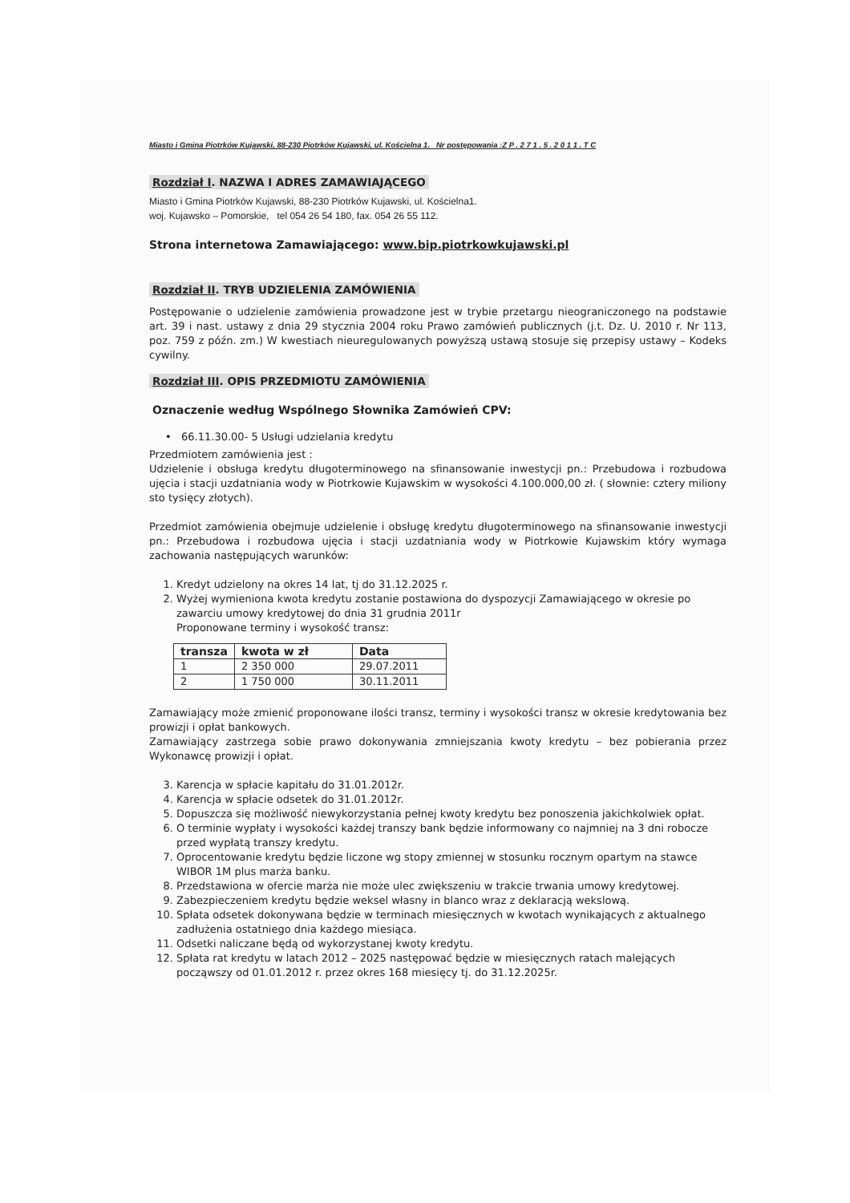Miasto i Gmina Piotrków Kujawski, 88-230 Piotrków Kujawski, ul. Kościelna 1. Nr postępowania :Z P . 2 7 1 . 5 . 2 0 1 1 . T C
Rozdział I. NAZWA I ADRES ZAMAWIAJĄCEGO
Miasto i Gmina Piotrków Kujawski, 88-230 Piotrków Kujawski, ul. Kościelna1.
woj. Kujawsko – Pomorskie, tel 054 26 54 180, fax. 054 26 55 112.
Strona internetowa Zamawiającego: www.bip.piotrkowkujawski.pl
Rozdział II. TRYB UDZIELENIA ZAMÓWIENIA
Postępowanie o udzielenie zamówienia prowadzone jest w trybie przetargu nieograniczonego na podstawie art. 39 i nast. ustawy z dnia 29 stycznia 2004 roku Prawo zamówień publicznych (j.t. Dz. U. 2010 r. Nr 113, poz. 759 z późn. zm.) W kwestiach nieuregulowanych powyższą ustawą stosuje się przepisy ustawy – Kodeks cywilny.
Rozdział III. OPIS PRZEDMIOTU ZAMÓWIENIA
Oznaczenie według Wspólnego Słownika Zamówień CPV:
• 66.11.30.00- 5 Usługi udzielania kredytu
Przedmiotem zamówienia jest :
Udzielenie i obsługa kredytu długoterminowego na sfinansowanie inwestycji pn.: Przebudowa i rozbudowa ujęcia i stacji uzdatniania wody w Piotrkowie Kujawskim w wysokości 4.100.000,00 zł. ( słownie: cztery miliony sto tysięcy złotych).
Przedmiot zamówienia obejmuje udzielenie i obsługę kredytu długoterminowego na sfinansowanie inwestycji pn.: Przebudowa i rozbudowa ujęcia i stacji uzdatniania wody w Piotrkowie Kujawskim który wymaga zachowania następujących warunków:
1. Kredyt udzielony na okres 14 lat, tj do 31.12.2025 r.
2. Wyżej wymieniona kwota kredytu zostanie postawiona do dyspozycji Zamawiającego w okresie po zawarciu umowy kredytowej do dnia 31 grudnia 2011r
Proponowane terminy i wysokość transz:
| transza | kwota w zł | Data |
| --- | --- | --- |
| 1 | 2 350 000 | 29.07.2011 |
| 2 | 1 750 000 | 30.11.2011 |
Zamawiający może zmienić proponowane ilości transz, terminy i wysokości transz w okresie kredytowania bez prowizji i opłat bankowych.
Zamawiający zastrzega sobie prawo dokonywania zmniejszania kwoty kredytu – bez pobierania przez Wykonawcę prowizji i opłat.
3. Karencja w spłacie kapitału do 31.01.2012r.
4. Karencja w spłacie odsetek do 31.01.2012r.
5. Dopuszcza się możliwość niewykorzystania pełnej kwoty kredytu bez ponoszenia jakichkolwiek opłat.
6. O terminie wypłaty i wysokości każdej transzy bank będzie informowany co najmniej na 3 dni robocze przed wypłatą transzy kredytu.
7. Oprocentowanie kredytu będzie liczone wg stopy zmiennej w stosunku rocznym opartym na stawce WIBOR 1M plus marża banku.
8. Przedstawiona w ofercie marża nie może ulec zwiększeniu w trakcie trwania umowy kredytowej.
9. Zabezpieczeniem kredytu będzie weksel własny in blanco wraz z deklaracją wekslową.
10. Spłata odsetek dokonywana będzie w terminach miesięcznych w kwotach wynikających z aktualnego zadłużenia ostatniego dnia każdego miesiąca.
11. Odsetki naliczane będą od wykorzystanej kwoty kredytu.
12. Spłata rat kredytu w latach 2012 – 2025 następować będzie w miesięcznych ratach malejących począwszy od 01.01.2012 r. przez okres 168 miesięcy tj. do 31.12.2025r.